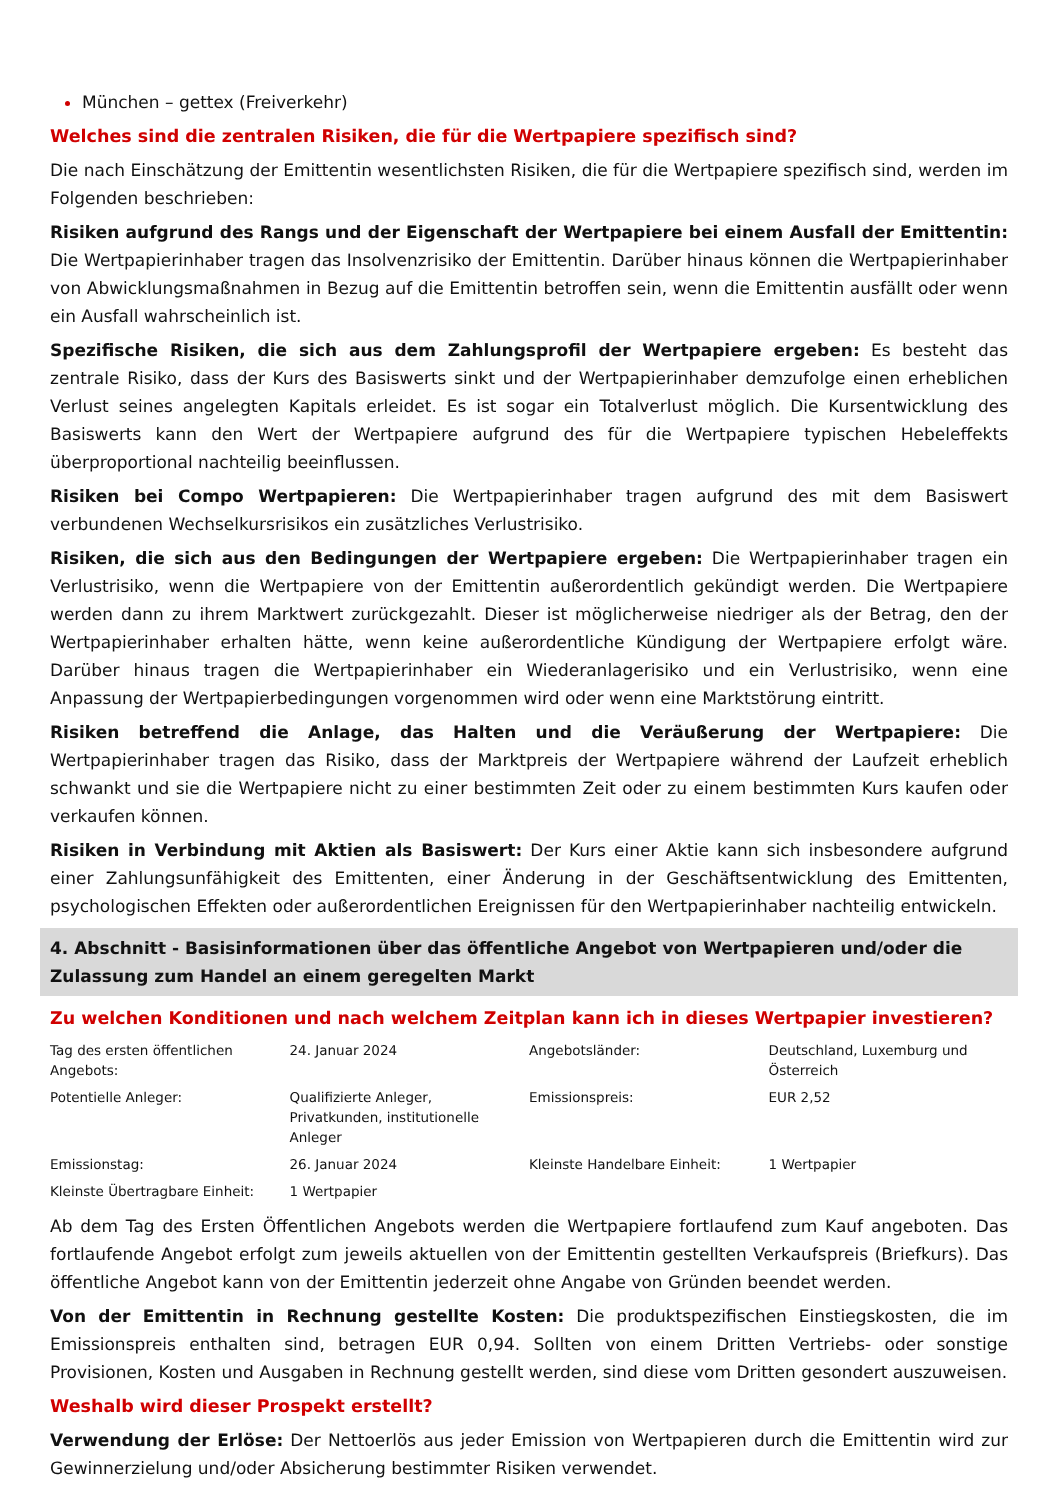München – gettex (Freiverkehr)
Welches sind die zentralen Risiken, die für die Wertpapiere spezifisch sind?
Die nach Einschätzung der Emittentin wesentlichsten Risiken, die für die Wertpapiere spezifisch sind, werden im Folgenden beschrieben:
Risiken aufgrund des Rangs und der Eigenschaft der Wertpapiere bei einem Ausfall der Emittentin: Die Wertpapierinhaber tragen das Insolvenzrisiko der Emittentin. Darüber hinaus können die Wertpapierinhaber von Abwicklungsmaßnahmen in Bezug auf die Emittentin betroffen sein, wenn die Emittentin ausfällt oder wenn ein Ausfall wahrscheinlich ist.
Spezifische Risiken, die sich aus dem Zahlungsprofil der Wertpapiere ergeben: Es besteht das zentrale Risiko, dass der Kurs des Basiswerts sinkt und der Wertpapierinhaber demzufolge einen erheblichen Verlust seines angelegten Kapitals erleidet. Es ist sogar ein Totalverlust möglich. Die Kursentwicklung des Basiswerts kann den Wert der Wertpapiere aufgrund des für die Wertpapiere typischen Hebeleffekts überproportional nachteilig beeinflussen.
Risiken bei Compo Wertpapieren: Die Wertpapierinhaber tragen aufgrund des mit dem Basiswert verbundenen Wechselkursrisikos ein zusätzliches Verlustrisiko.
Risiken, die sich aus den Bedingungen der Wertpapiere ergeben: Die Wertpapierinhaber tragen ein Verlustrisiko, wenn die Wertpapiere von der Emittentin außerordentlich gekündigt werden. Die Wertpapiere werden dann zu ihrem Marktwert zurückgezahlt. Dieser ist möglicherweise niedriger als der Betrag, den der Wertpapierinhaber erhalten hätte, wenn keine außerordentliche Kündigung der Wertpapiere erfolgt wäre. Darüber hinaus tragen die Wertpapierinhaber ein Wiederanlagerisiko und ein Verlustrisiko, wenn eine Anpassung der Wertpapierbedingungen vorgenommen wird oder wenn eine Marktstörung eintritt.
Risiken betreffend die Anlage, das Halten und die Veräußerung der Wertpapiere: Die Wertpapierinhaber tragen das Risiko, dass der Marktpreis der Wertpapiere während der Laufzeit erheblich schwankt und sie die Wertpapiere nicht zu einer bestimmten Zeit oder zu einem bestimmten Kurs kaufen oder verkaufen können.
Risiken in Verbindung mit Aktien als Basiswert: Der Kurs einer Aktie kann sich insbesondere aufgrund einer Zahlungsunfähigkeit des Emittenten, einer Änderung in der Geschäftsentwicklung des Emittenten, psychologischen Effekten oder außerordentlichen Ereignissen für den Wertpapierinhaber nachteilig entwickeln.
4. Abschnitt - Basisinformationen über das öffentliche Angebot von Wertpapieren und/oder die Zulassung zum Handel an einem geregelten Markt
Zu welchen Konditionen und nach welchem Zeitplan kann ich in dieses Wertpapier investieren?
| Tag des ersten öffentlichen Angebots: | 24. Januar 2024 | Angebotsländer: | Deutschland, Luxemburg und Österreich |
| Potentielle Anleger: | Qualifizierte Anleger, Privatkunden, institutionelle Anleger | Emissionspreis: | EUR 2,52 |
| Emissionstag: | 26. Januar 2024 | Kleinste Handelbare Einheit: | 1 Wertpapier |
| Kleinste Übertragbare Einheit: | 1 Wertpapier | | |
Ab dem Tag des Ersten Öffentlichen Angebots werden die Wertpapiere fortlaufend zum Kauf angeboten. Das fortlaufende Angebot erfolgt zum jeweils aktuellen von der Emittentin gestellten Verkaufspreis (Briefkurs). Das öffentliche Angebot kann von der Emittentin jederzeit ohne Angabe von Gründen beendet werden.
Von der Emittentin in Rechnung gestellte Kosten: Die produktspezifischen Einstiegskosten, die im Emissionspreis enthalten sind, betragen EUR 0,94. Sollten von einem Dritten Vertriebs- oder sonstige Provisionen, Kosten und Ausgaben in Rechnung gestellt werden, sind diese vom Dritten gesondert auszuweisen.
Weshalb wird dieser Prospekt erstellt?
Verwendung der Erlöse: Der Nettoerlös aus jeder Emission von Wertpapieren durch die Emittentin wird zur Gewinnerzielung und/oder Absicherung bestimmter Risiken verwendet.